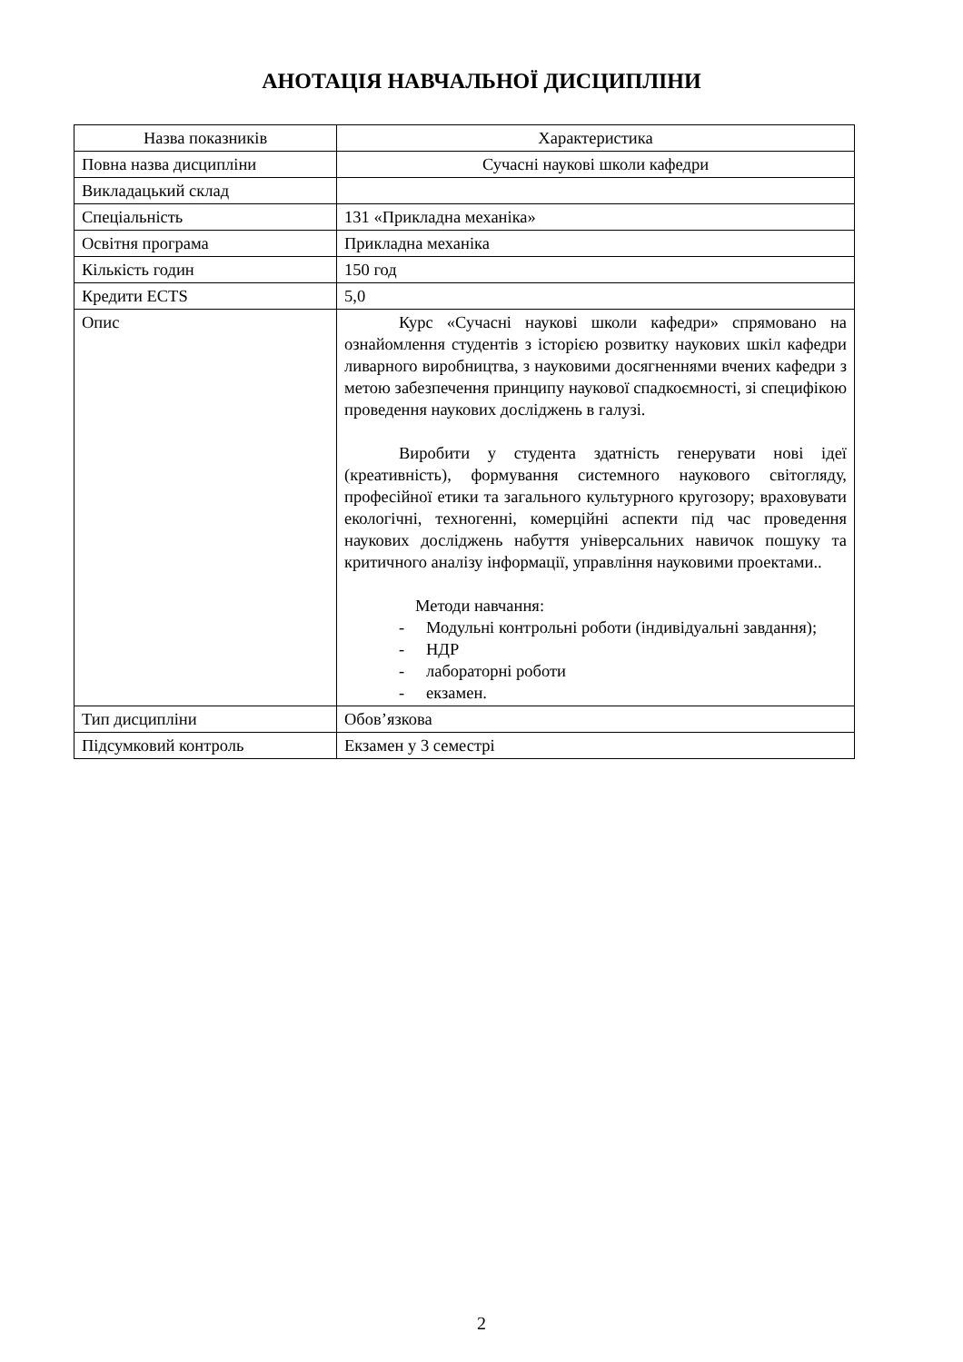АНОТАЦІЯ НАВЧАЛЬНОЇ ДИСЦИПЛІНИ
| Назва показників | Характеристика |
| Повна назва дисципліни | Сучасні наукові школи кафедри |
| Викладацький склад | |
| Спеціальність | 131 «Прикладна механіка» |
| Освітня програма | Прикладна механіка |
| Кількість годин | 150 год |
| Кредити ECTS | 5,0 |
| Опис | Курс «Сучасні наукові школи кафедри» спрямовано на ознайомлення студентів з історією розвитку наукових шкіл кафедри ливарного виробництва, з науковими досягненнями вчених кафедри з метою забезпечення принципу наукової спадкоємності, зі специфікою проведення наукових досліджень в галузі. Виробити у студента здатність генерувати нові ідеї (креативність), формування системного наукового світогляду, професійної етики та загального культурного кругозору; враховувати екологічні, техногенні, комерційні аспекти під час проведення наукових досліджень набуття універсальних навичок пошуку та критичного аналізу інформації, управління науковими проектами.. Методи навчання: - Модульні контрольні роботи (індивідуальні завдання); - НДР - лабораторні роботи - екзамен. |
| Тип дисципліни | Обов’язкова |
| Підсумковий контроль | Екзамен у 3 семестрі |
2